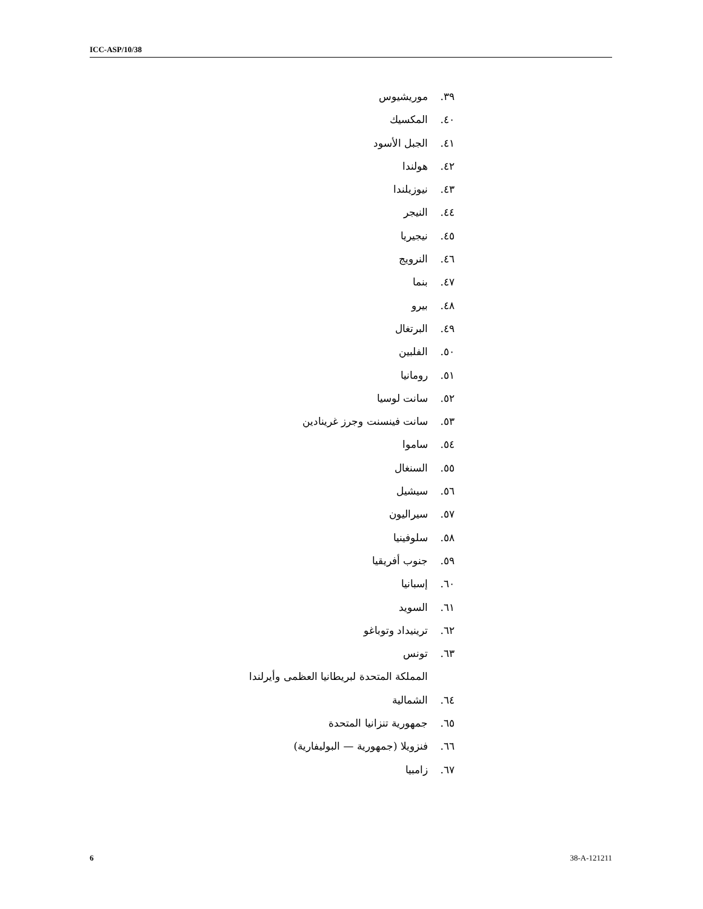ICC-ASP/10/38
٣٩. موريشيوس
٤٠. المكسيك
٤١. الجبل الأسود
٤٢. هولندا
٤٣. نيوزيلندا
٤٤. النيجر
٤٥. نيجيريا
٤٦. النرويج
٤٧. بنما
٤٨. بيرو
٤٩. البرتغال
٥٠. الفلبين
٥١. رومانيا
٥٢. سانت لوسيا
٥٣. سانت فينسنت وجرز غرينادين
٥٤. ساموا
٥٥. السنغال
٥٦. سيشيل
٥٧. سيراليون
٥٨. سلوفينيا
٥٩. جنوب أفريقيا
٦٠. إسبانيا
٦١. السويد
٦٢. ترينيداد وتوباغو
٦٣. تونس
المملكة المتحدة لبريطانيا العظمى وأيرلندا
٦٤. الشمالية
٦٥. جمهورية تنزانيا المتحدة
٦٦. فنزويلا (جمهورية — البوليفارية)
٦٧. زامبيا
6 38-A-121211